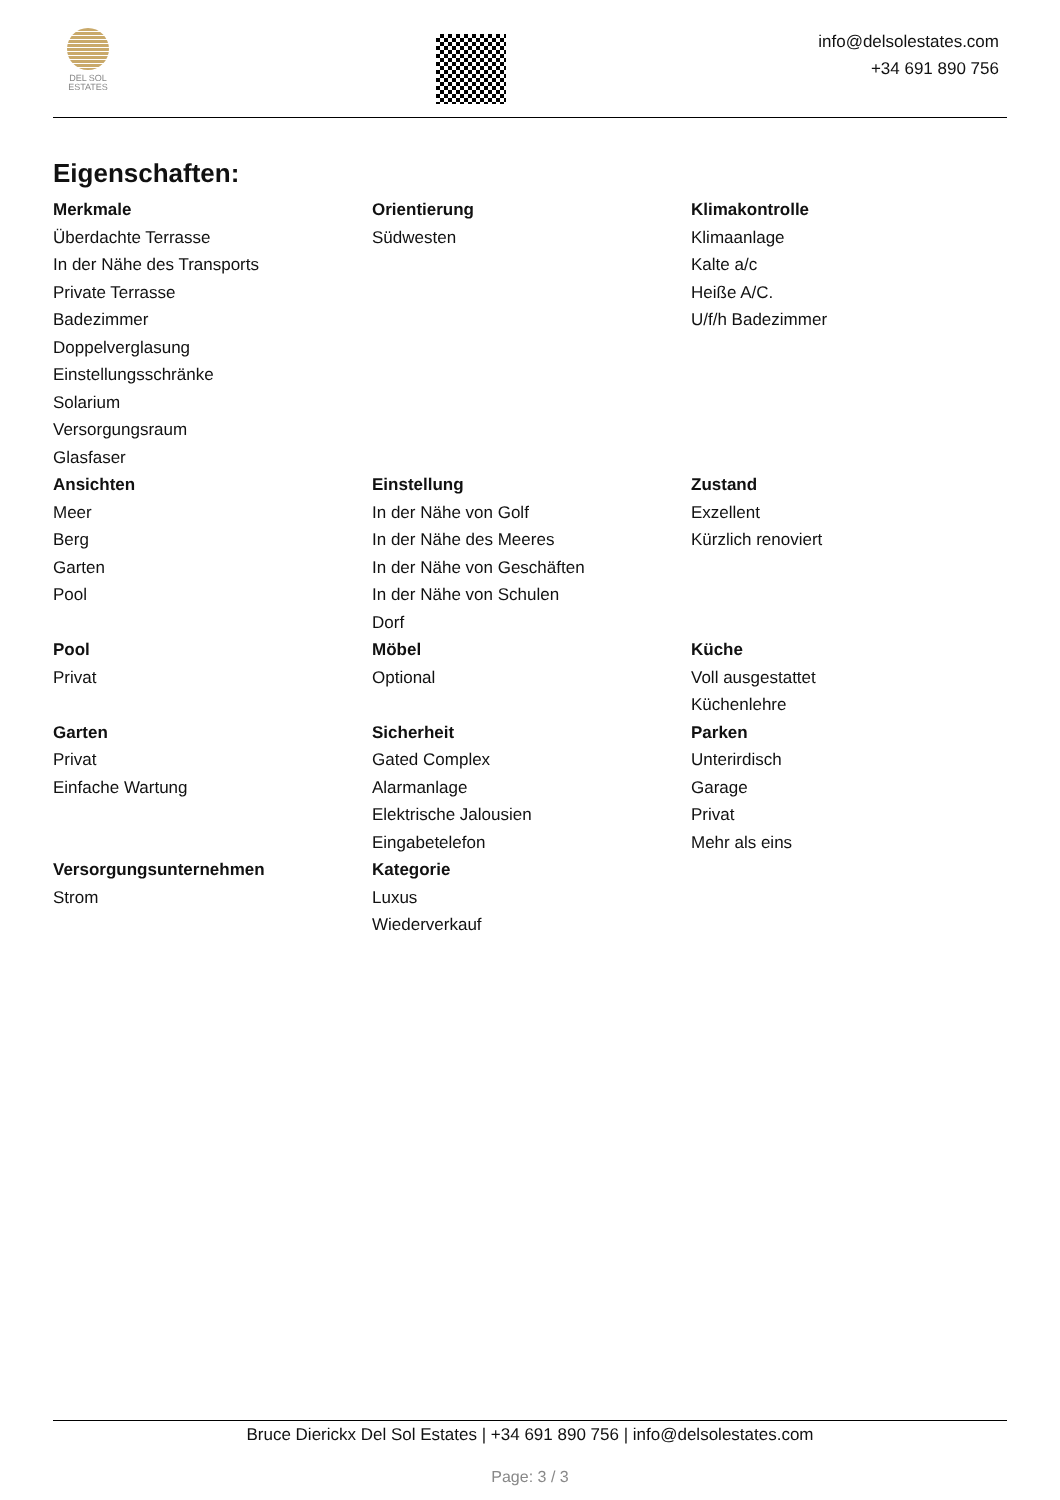DEL SOL
ESTATES
info@delsolestates.com
+34 691 890 756
Eigenschaften:
Merkmale
Überdachte Terrasse
In der Nähe des Transports
Private Terrasse
Badezimmer
Doppelverglasung
Einstellungsschränke
Solarium
Versorgungsraum
Glasfaser
Orientierung
Südwesten
Klimakontrolle
Klimaanlage
Kalte a/c
Heiße A/C.
U/f/h Badezimmer
Ansichten
Meer
Berg
Garten
Pool
Einstellung
In der Nähe von Golf
In der Nähe des Meeres
In der Nähe von Geschäften
In der Nähe von Schulen
Dorf
Zustand
Exzellent
Kürzlich renoviert
Pool
Privat
Möbel
Optional
Küche
Voll ausgestattet
Küchenlehre
Garten
Privat
Einfache Wartung
Sicherheit
Gated Complex
Alarmanlage
Elektrische Jalousien
Eingabetelefon
Parken
Unterirdisch
Garage
Privat
Mehr als eins
Versorgungsunternehmen
Strom
Kategorie
Luxus
Wiederverkauf
Bruce Dierickx Del Sol Estates | +34 691 890 756 | info@delsolestates.com
Page: 3 / 3